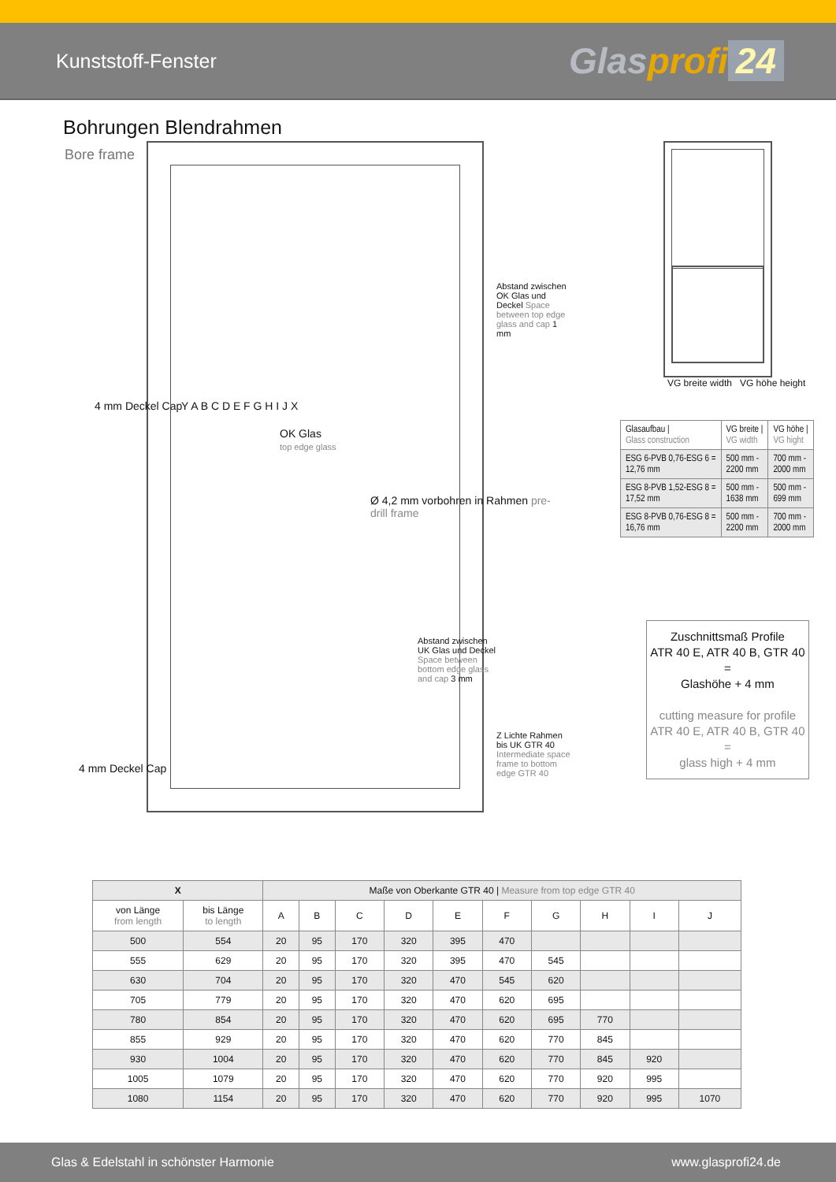Kunststoff-Fenster Glasprofi 24
Bohrungen Blendrahmen
Bore frame
OK Glas
top edge glass
4 mm Deckel Cap Y A B C D E F G H I J X
Ø 4,2 mm vorbohren in Rahmen pre-drill frame
Abstand zwischen OK Glas und Deckel Space between top edge glass and cap 1 mm
Abstand zwischen UK Glas und Deckel Space between bottom edge glass and cap 3 mm
Z Lichte Rahmen bis UK GTR 40 Intermediate space frame to bottom edge GTR 40
4 mm Deckel Cap
VG breite width VG höhe height
| Glasaufbau / Glass construction | VG breite / VG width | VG höhe / VG hight |
| ESG 6-PVB 0,76-ESG 6 = 12,76 mm | 500 mm - 2200 mm | 700 mm - 2000 mm |
| ESG 8-PVB 1,52-ESG 8 = 17,52 mm | 500 mm - 1638 mm | 500 mm - 699 mm |
| ESG 8-PVB 0,76-ESG 8 = 16,76 mm | 500 mm - 2200 mm | 700 mm - 2000 mm |
Zuschnittsmaß Profile
ATR 40 E, ATR 40 B, GTR 40
=
Glashöhe + 4 mm
cutting measure for profile
ATR 40 E, ATR 40 B, GTR 40
=
glass high + 4 mm
| X | | Maße von Oberkante GTR 40 / Measure from top edge GTR 40 | | | | | | | | | |
| --- | --- | --- | --- | --- | --- | --- | --- | --- | --- | --- | --- |
| von Länge from length | bis Länge to length | A | B | C | D | E | F | G | H | I | J |
| 500 | 554 | 20 | 95 | 170 | 320 | 395 | 470 | | | | |
| 555 | 629 | 20 | 95 | 170 | 320 | 395 | 470 | 545 | | | |
| 630 | 704 | 20 | 95 | 170 | 320 | 470 | 545 | 620 | | | |
| 705 | 779 | 20 | 95 | 170 | 320 | 470 | 620 | 695 | | | |
| 780 | 854 | 20 | 95 | 170 | 320 | 470 | 620 | 695 | 770 | | |
| 855 | 929 | 20 | 95 | 170 | 320 | 470 | 620 | 770 | 845 | | |
| 930 | 1004 | 20 | 95 | 170 | 320 | 470 | 620 | 770 | 845 | 920 | |
| 1005 | 1079 | 20 | 95 | 170 | 320 | 470 | 620 | 770 | 920 | 995 | |
| 1080 | 1154 | 20 | 95 | 170 | 320 | 470 | 620 | 770 | 920 | 995 | 1070 |
Glas & Edelstahl in schönster Harmonie www.glasprofi24.de